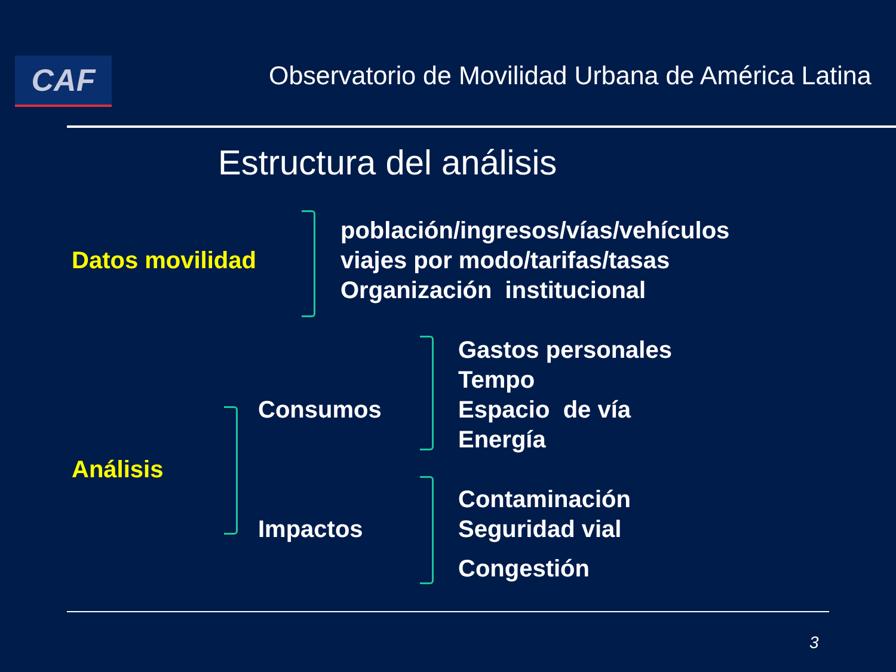CAF
Observatorio de Movilidad Urbana de América Latina
Estructura del análisis
Datos movilidad
población/ingresos/vías/vehículos
viajes por modo/tarifas/tasas
Organización institucional
Análisis
Consumos
Gastos personales
Tempo
Espacio de vía
Energía
Impactos
Contaminación
Seguridad vial
Congestión
3